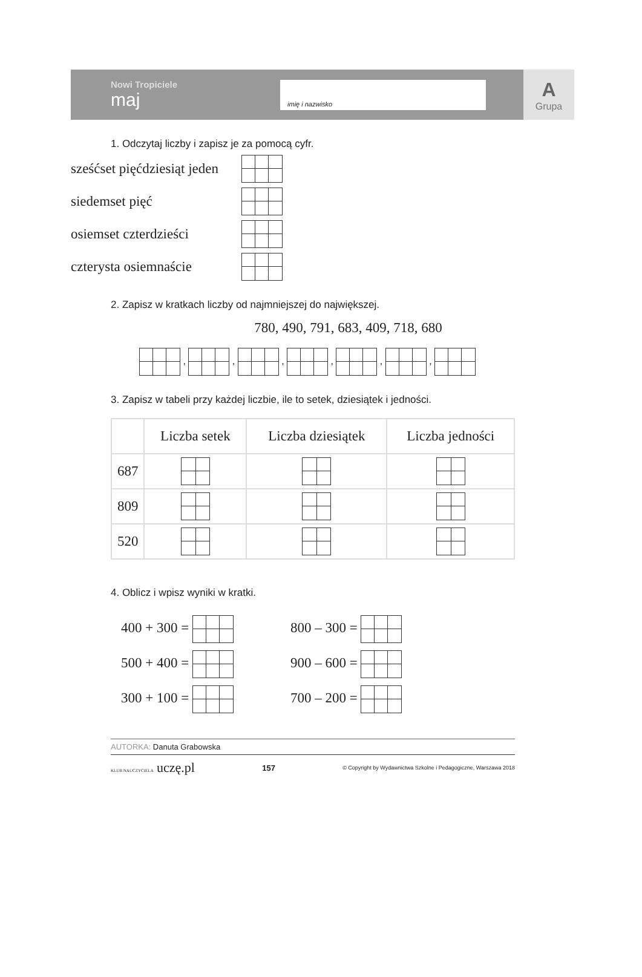Nowi Tropiciele
maj
imię i nazwisko
A
Grupa
1. Odczytaj liczby i zapisz je za pomocą cyfr.
sześćset pięćdziesiąt jeden
siedemset pięć
osiemset czterdzieści
czterysta osiemnaście
2. Zapisz w kratkach liczby od najmniejszej do największej.
780, 490, 791, 683, 409, 718, 680
, , , , , ,
3. Zapisz w tabeli przy każdej liczbie, ile to setek, dziesiątek i jedności.
| | Liczba setek | Liczba dziesiątek | Liczba jedności |
| --- | --- | --- | --- |
| 687 | | | |
| 809 | | | |
| 520 | | | |
4. Oblicz i wpisz wyniki w kratki.
400 + 300 =
500 + 400 =
300 + 100 =
800 – 300 =
900 – 600 =
700 – 200 =
AUTORKA: Danuta Grabowska
KLUB NAUCZYCIELA uczę.pl 157 © Copyright by Wydawnictwa Szkolne i Pedagogiczne, Warszawa 2018